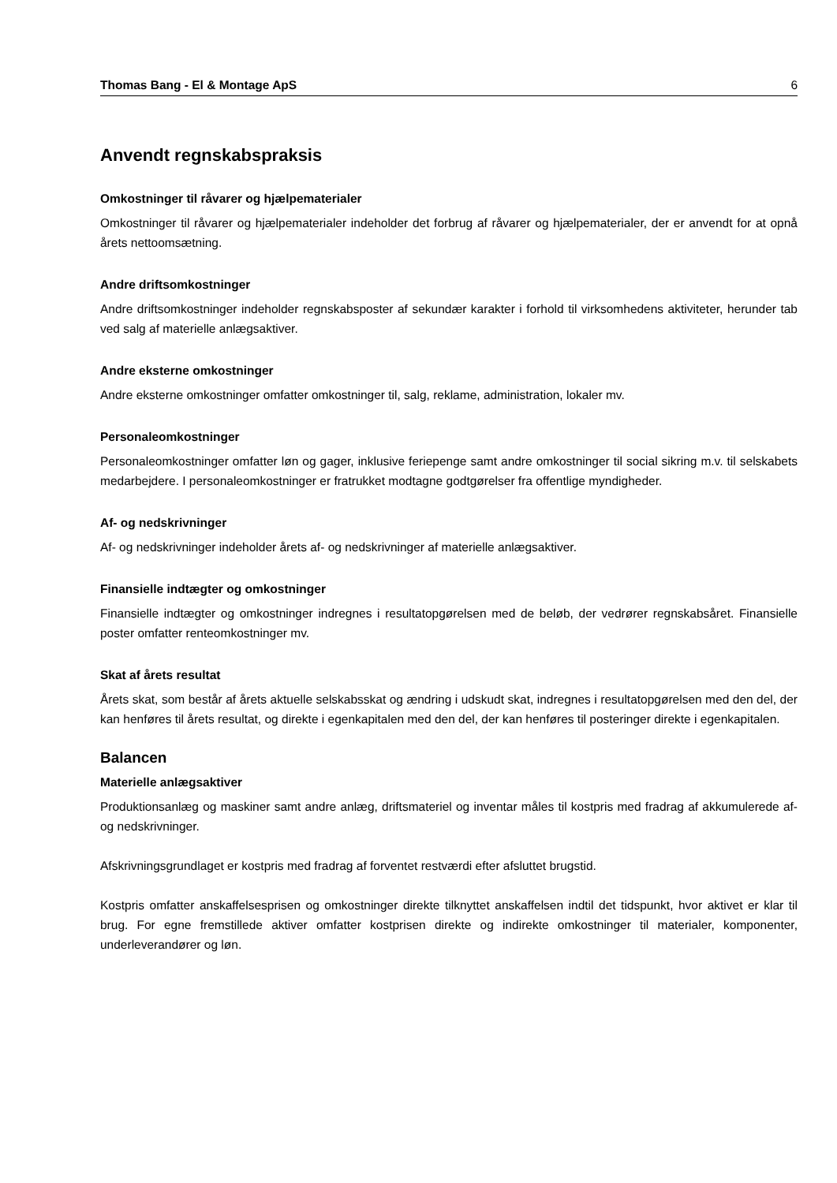Thomas Bang - El & Montage ApS 6
Anvendt regnskabspraksis
Omkostninger til råvarer og hjælpematerialer
Omkostninger til råvarer og hjælpematerialer indeholder det forbrug af råvarer og hjælpematerialer, der er anvendt for at opnå årets nettoomsætning.
Andre driftsomkostninger
Andre driftsomkostninger indeholder regnskabsposter af sekundær karakter i forhold til virksomhedens aktiviteter, herunder tab ved salg af materielle anlægsaktiver.
Andre eksterne omkostninger
Andre eksterne omkostninger omfatter omkostninger til, salg, reklame, administration, lokaler mv.
Personaleomkostninger
Personaleomkostninger omfatter løn og gager, inklusive feriepenge samt andre omkostninger til social sikring m.v. til selskabets medarbejdere. I personaleomkostninger er fratrukket modtagne godtgørelser fra offentlige myndigheder.
Af- og nedskrivninger
Af- og nedskrivninger indeholder årets af- og nedskrivninger af materielle anlægsaktiver.
Finansielle indtægter og omkostninger
Finansielle indtægter og omkostninger indregnes i resultatopgørelsen med de beløb, der vedrører regnskabsåret. Finansielle poster omfatter renteomkostninger mv.
Skat af årets resultat
Årets skat, som består af årets aktuelle selskabsskat og ændring i udskudt skat, indregnes i resultatopgørelsen med den del, der kan henføres til årets resultat, og direkte i egenkapitalen med den del, der kan henføres til posteringer direkte i egenkapitalen.
Balancen
Materielle anlægsaktiver
Produktionsanlæg og maskiner samt andre anlæg, driftsmateriel og inventar måles til kostpris med fradrag af akkumulerede af- og nedskrivninger.
Afskrivningsgrundlaget er kostpris med fradrag af forventet restværdi efter afsluttet brugstid.
Kostpris omfatter anskaffelsesprisen og omkostninger direkte tilknyttet anskaffelsen indtil det tidspunkt, hvor aktivet er klar til brug. For egne fremstillede aktiver omfatter kostprisen direkte og indirekte omkostninger til materialer, komponenter, underleverandører og løn.